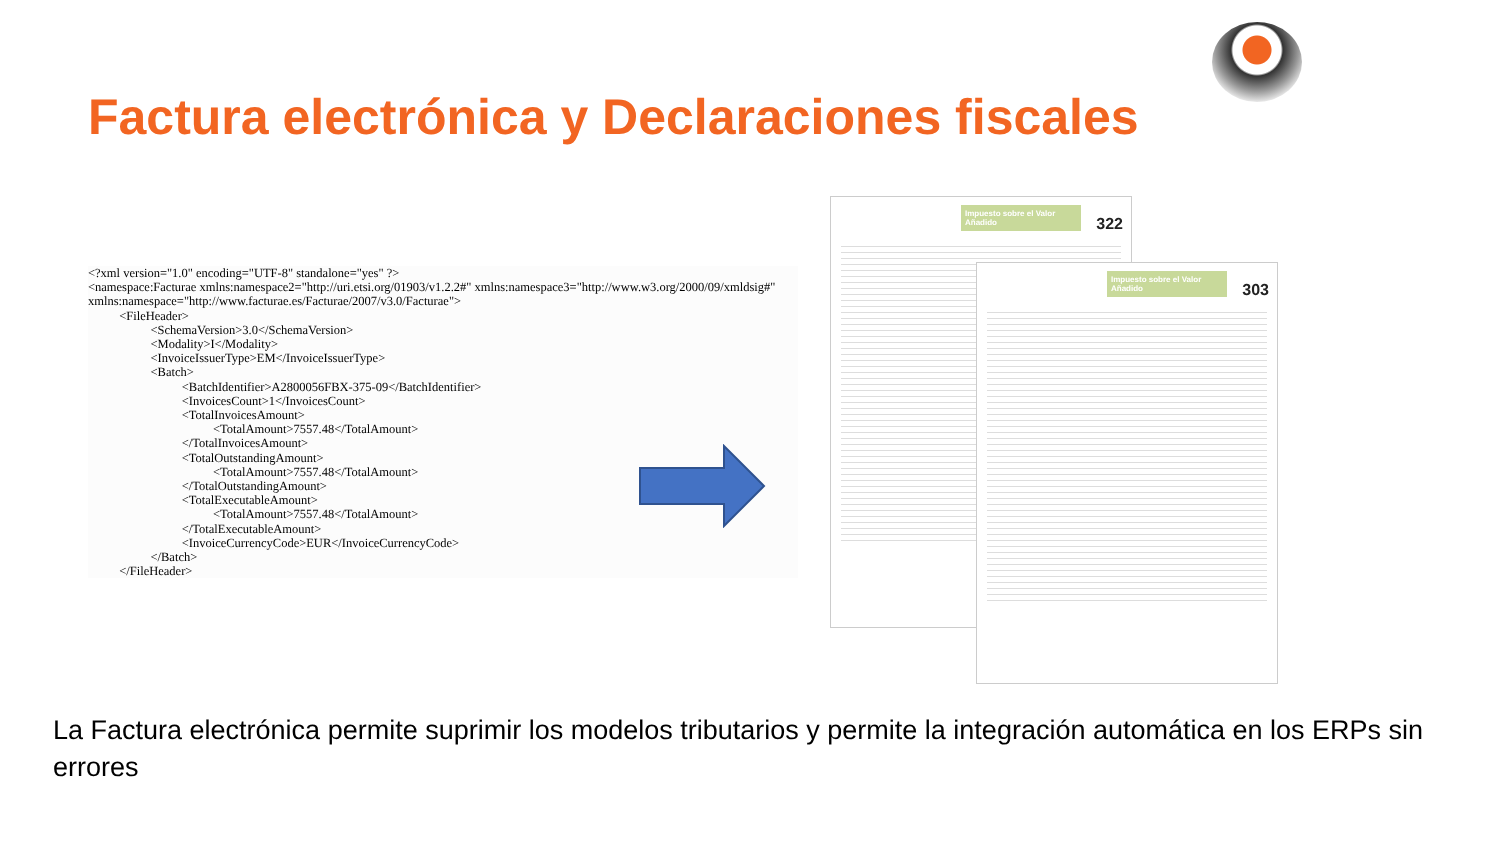Factura electrónica y Declaraciones fiscales
<?xml version="1.0" encoding="UTF-8" standalone="yes" ?> <namespace:Facturae xmlns:namespace2="http://uri.etsi.org/01903/v1.2.2#" xmlns:namespace3="http://www.w3.org/2000/09/xmldsig#" xmlns:namespace="http://www.facturae.es/Facturae/2007/v3.0/Facturae"> <FileHeader> <SchemaVersion>3.0</SchemaVersion> <Modality>I</Modality> <InvoiceIssuerType>EM</InvoiceIssuerType> <Batch> <BatchIdentifier>A2800056FBX-375-09</BatchIdentifier> <InvoicesCount>1</InvoicesCount> <TotalInvoicesAmount> <TotalAmount>7557.48</TotalAmount> </TotalInvoicesAmount> <TotalOutstandingAmount> <TotalAmount>7557.48</TotalAmount> </TotalOutstandingAmount> <TotalExecutableAmount> <TotalAmount>7557.48</TotalAmount> </TotalExecutableAmount> <InvoiceCurrencyCode>EUR</InvoiceCurrencyCode> </Batch> </FileHeader>
Impuesto sobre el Valor Añadido
322
Impuesto sobre el Valor Añadido
303
La Factura electrónica permite suprimir los modelos tributarios y permite la integración automática en los ERPs sin errores